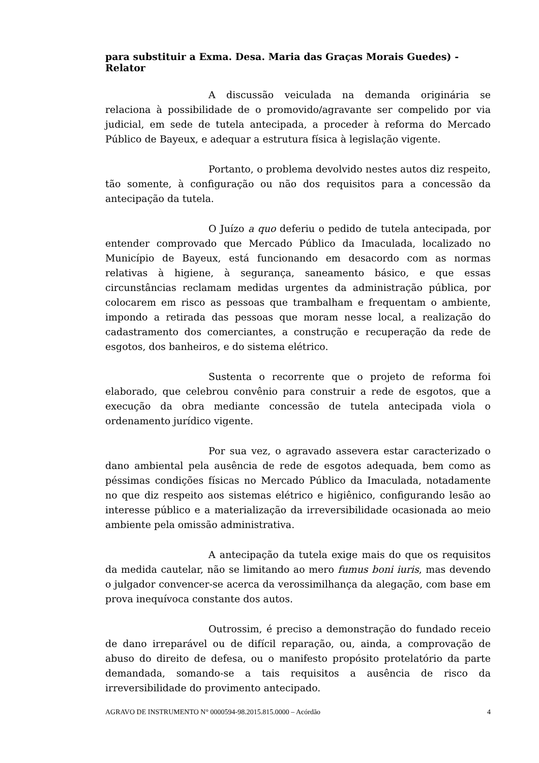para substituir a Exma. Desa. Maria das Graças Morais Guedes) - Relator
A discussão veiculada na demanda originária se relaciona à possibilidade de o promovido/agravante ser compelido por via judicial, em sede de tutela antecipada, a proceder à reforma do Mercado Público de Bayeux, e adequar a estrutura física à legislação vigente.
Portanto, o problema devolvido nestes autos diz respeito, tão somente, à configuração ou não dos requisitos para a concessão da antecipação da tutela.
O Juízo a quo deferiu o pedido de tutela antecipada, por entender comprovado que Mercado Público da Imaculada, localizado no Município de Bayeux, está funcionando em desacordo com as normas relativas à higiene, à segurança, saneamento básico, e que essas circunstâncias reclamam medidas urgentes da administração pública, por colocarem em risco as pessoas que trambalham e frequentam o ambiente, impondo a retirada das pessoas que moram nesse local, a realização do cadastramento dos comerciantes, a construção e recuperação da rede de esgotos, dos banheiros, e do sistema elétrico.
Sustenta o recorrente que o projeto de reforma foi elaborado, que celebrou convênio para construir a rede de esgotos, que a execução da obra mediante concessão de tutela antecipada viola o ordenamento jurídico vigente.
Por sua vez, o agravado assevera estar caracterizado o dano ambiental pela ausência de rede de esgotos adequada, bem como as péssimas condições físicas no Mercado Público da Imaculada, notadamente no que diz respeito aos sistemas elétrico e higiênico, configurando lesão ao interesse público e a materialização da irreversibilidade ocasionada ao meio ambiente pela omissão administrativa.
A antecipação da tutela exige mais do que os requisitos da medida cautelar, não se limitando ao mero fumus boni iuris, mas devendo o julgador convencer-se acerca da verossimilhança da alegação, com base em prova inequívoca constante dos autos.
Outrossim, é preciso a demonstração do fundado receio de dano irreparável ou de difícil reparação, ou, ainda, a comprovação de abuso do direito de defesa, ou o manifesto propósito protelatório da parte demandada, somando-se a tais requisitos a ausência de risco da irreversibilidade do provimento antecipado.
AGRAVO DE INSTRUMENTO N° 0000594-98.2015.815.0000 – Acórdão 4